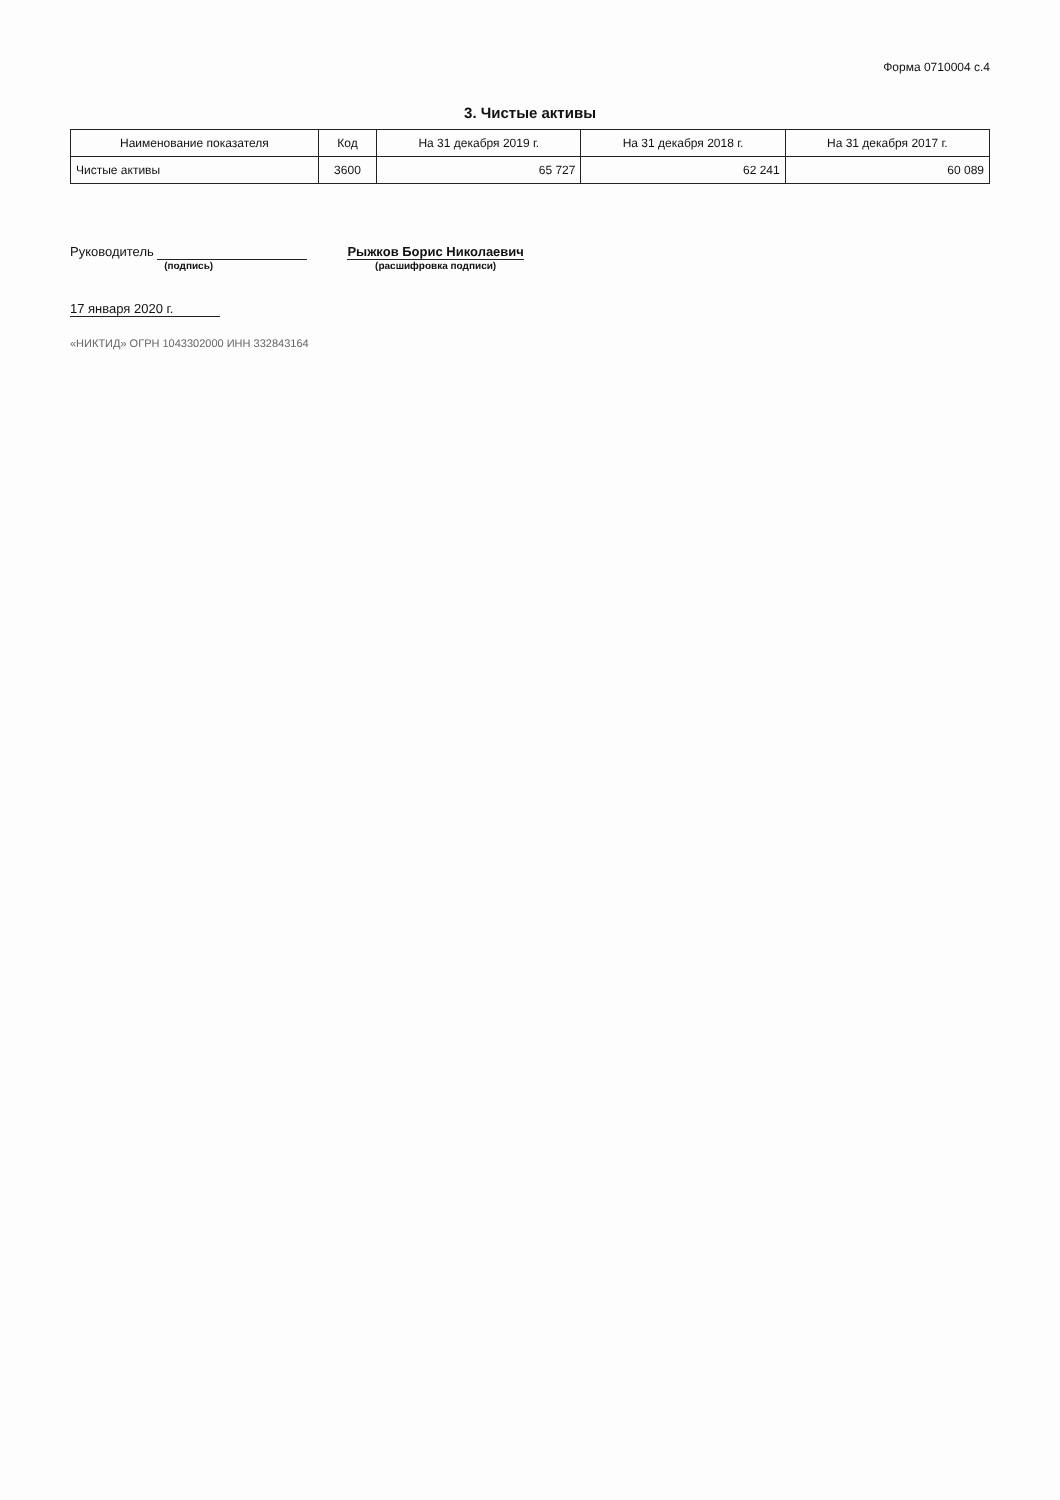Форма 0710004 с.4
3. Чистые активы
| Наименование показателя | Код | На 31 декабря 2019 г. | На 31 декабря 2018 г. | На 31 декабря 2017 г. |
| --- | --- | --- | --- | --- |
| Чистые активы | 3600 | 65 727 | 62 241 | 60 089 |
Руководитель
(подпись)
Рыжков Борис Николаевич
(расшифровка подписи)
17 января 2020 г.
«НИКТИД» ОГРН 1043302000 ИНН 332843164